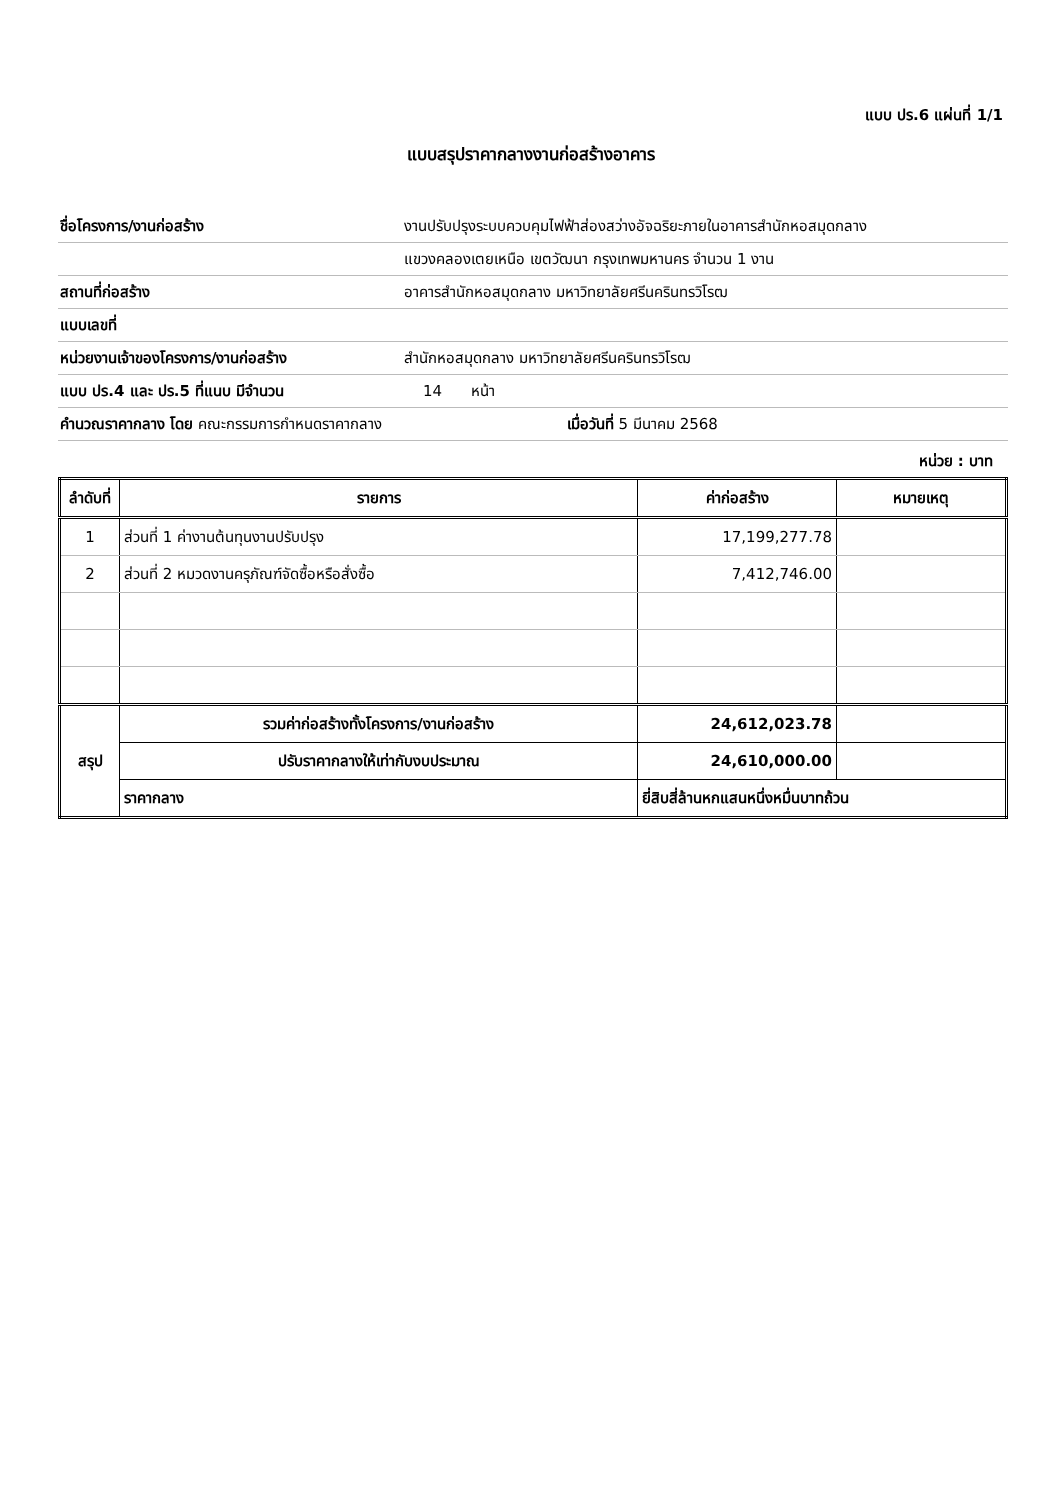แบบ ปร.6 แผ่นที่ 1/1
แบบสรุปราคากลางงานก่อสร้างอาคาร
| ชื่อโครงการ/งานก่อสร้าง | งานปรับปรุงระบบควบคุมไฟฟ้าส่องสว่างอัจฉริยะภายในอาคารสำนักหอสมุดกลาง |
| | แขวงคลองเตยเหนือ เขตวัฒนา กรุงเทพมหานคร จำนวน 1 งาน |
| สถานที่ก่อสร้าง | อาคารสำนักหอสมุดกลาง มหาวิทยาลัยศรีนครินทรวิโรฒ |
| แบบเลขที่ | |
| หน่วยงานเจ้าของโครงการ/งานก่อสร้าง | สำนักหอสมุดกลาง มหาวิทยาลัยศรีนครินทรวิโรฒ |
| แบบ ปร.4 และ ปร.5 ที่แนบ มีจำนวน | 14 หน้า |
| คำนวณราคากลาง โดย คณะกรรมการกำหนดราคากลาง เมื่อวันที่ 5 มีนาคม 2568 | |
หน่วย : บาท
| ลำดับที่ | รายการ | ค่าก่อสร้าง | หมายเหตุ |
| --- | --- | --- | --- |
| 1 | ส่วนที่ 1 ค่างานต้นทุนงานปรับปรุง | 17,199,277.78 | |
| 2 | ส่วนที่ 2 หมวดงานครุภัณฑ์จัดซื้อหรือสั่งซื้อ | 7,412,746.00 | |
| สรุป | รวมค่าก่อสร้างทั้งโครงการ/งานก่อสร้าง | 24,612,023.78 | |
| | ปรับราคากลางให้เท่ากับงบประมาณ | 24,610,000.00 | |
| | ราคากลาง | ยี่สิบสี่ล้านหกแสนหนึ่งหมื่นบาทถ้วน | |